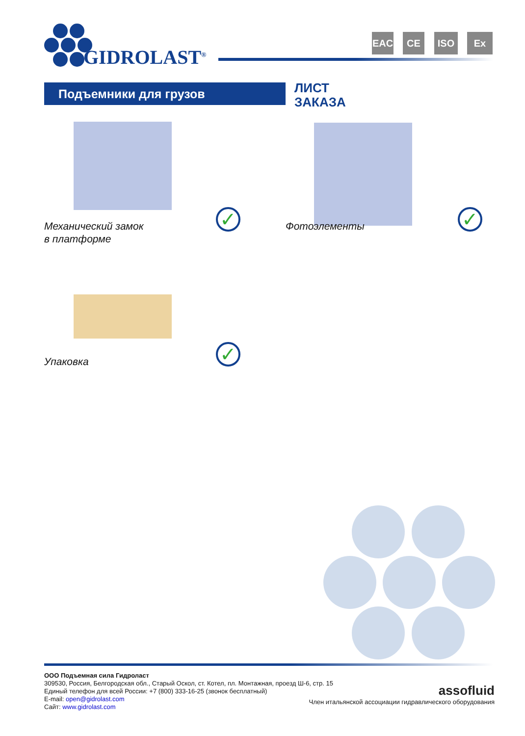GIDROLAST<sup>®</sup>
EAC CE ISO Ex
Подъемники для грузов
ЛИСТ
ЗАКАЗА
✓
Механический замок
в платформе
✓
Фотоэлементы
✓
Упаковка
ООО Подъемная сила Гидроласт
309530, Россия, Белгородская обл., Старый Оскол, ст. Котел, пл. Монтажная, проезд Ш-6, стр. 15
Единый телефон для всей России: +7 (800) 333-16-25 (звонок бесплатный)
E-mail: open@gidrolast.com
Сайт: www.gidrolast.com
assofluid
Член итальянской ассоциации гидравлического оборудования